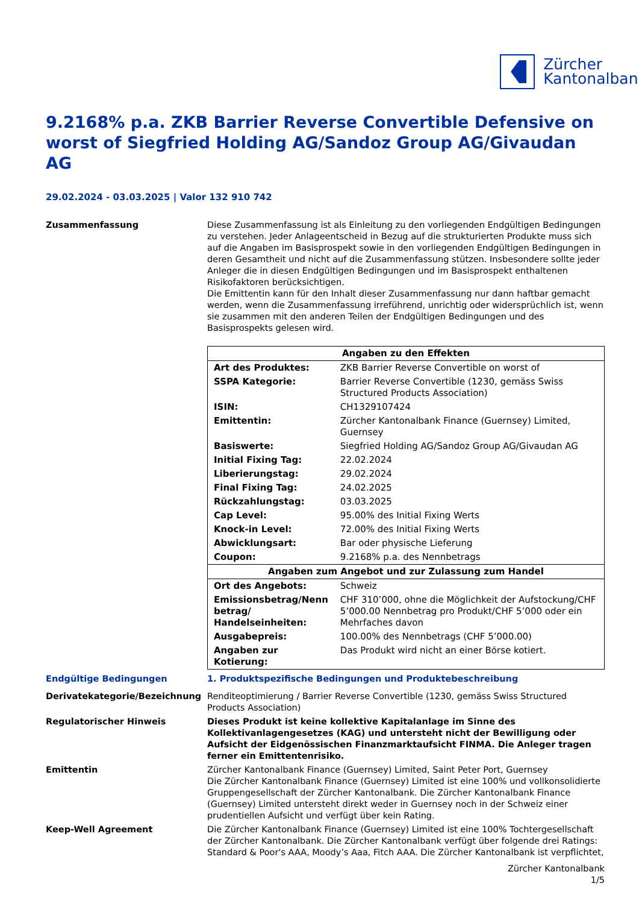Zürcher
Kantonalbank
9.2168% p.a. ZKB Barrier Reverse Convertible Defensive on worst of Siegfried Holding AG/Sandoz Group AG/Givaudan AG
29.02.2024 - 03.03.2025 | Valor 132 910 742
Zusammenfassung Diese Zusammenfassung ist als Einleitung zu den vorliegenden Endgültigen Bedingungen zu verstehen. Jeder Anlageentscheid in Bezug auf die strukturierten Produkte muss sich auf die Angaben im Basisprospekt sowie in den vorliegenden Endgültigen Bedingungen in deren Gesamtheit und nicht auf die Zusammenfassung stützen. Insbesondere sollte jeder Anleger die in diesen Endgültigen Bedingungen und im Basisprospekt enthaltenen Risikofaktoren berücksichtigen.
Die Emittentin kann für den Inhalt dieser Zusammenfassung nur dann haftbar gemacht werden, wenn die Zusammenfassung irreführend, unrichtig oder widersprüchlich ist, wenn sie zusammen mit den anderen Teilen der Endgültigen Bedingungen und des Basisprospekts gelesen wird.
| Angaben zu den Effekten | |
| --- | --- |
| Art des Produktes: | ZKB Barrier Reverse Convertible on worst of |
| SSPA Kategorie: | Barrier Reverse Convertible (1230, gemäss Swiss Structured Products Association) |
| ISIN: | CH1329107424 |
| Emittentin: | Zürcher Kantonalbank Finance (Guernsey) Limited, Guernsey |
| Basiswerte: | Siegfried Holding AG/Sandoz Group AG/Givaudan AG |
| Initial Fixing Tag: | 22.02.2024 |
| Liberierungstag: | 29.02.2024 |
| Final Fixing Tag: | 24.02.2025 |
| Rückzahlungstag: | 03.03.2025 |
| Cap Level: | 95.00% des Initial Fixing Werts |
| Knock-in Level: | 72.00% des Initial Fixing Werts |
| Abwicklungsart: | Bar oder physische Lieferung |
| Coupon: | 9.2168% p.a. des Nennbetrags |
| Angaben zum Angebot und zur Zulassung zum Handel | |
| Ort des Angebots: | Schweiz |
| Emissionsbetrag/Nenn betrag/ Handelseinheiten: | CHF 310’000, ohne die Möglichkeit der Aufstockung/CHF 5’000.00 Nennbetrag pro Produkt/CHF 5’000 oder ein Mehrfaches davon |
| Ausgabepreis: | 100.00% des Nennbetrags (CHF 5’000.00) |
| Angaben zur Kotierung: | Das Produkt wird nicht an einer Börse kotiert. |
Endgültige Bedingungen 1. Produktspezifische Bedingungen und Produktebeschreibung
Derivatekategorie/Bezeichnung Renditeoptimierung / Barrier Reverse Convertible (1230, gemäss Swiss Structured Products Association)
Regulatorischer Hinweis Dieses Produkt ist keine kollektive Kapitalanlage im Sinne des Kollektivanlagengesetzes (KAG) und untersteht nicht der Bewilligung oder Aufsicht der Eidgenössischen Finanzmarktaufsicht FINMA. Die Anleger tragen ferner ein Emittentenrisiko.
Emittentin Zürcher Kantonalbank Finance (Guernsey) Limited, Saint Peter Port, Guernsey
Die Zürcher Kantonalbank Finance (Guernsey) Limited ist eine 100% und vollkonsolidierte Gruppengesellschaft der Zürcher Kantonalbank. Die Zürcher Kantonalbank Finance (Guernsey) Limited untersteht direkt weder in Guernsey noch in der Schweiz einer prudentiellen Aufsicht und verfügt über kein Rating.
Keep-Well Agreement Die Zürcher Kantonalbank Finance (Guernsey) Limited ist eine 100% Tochtergesellschaft der Zürcher Kantonalbank. Die Zürcher Kantonalbank verfügt über folgende drei Ratings: Standard & Poor's AAA, Moody’s Aaa, Fitch AAA. Die Zürcher Kantonalbank ist verpflichtet,
Zürcher Kantonalbank
1/5